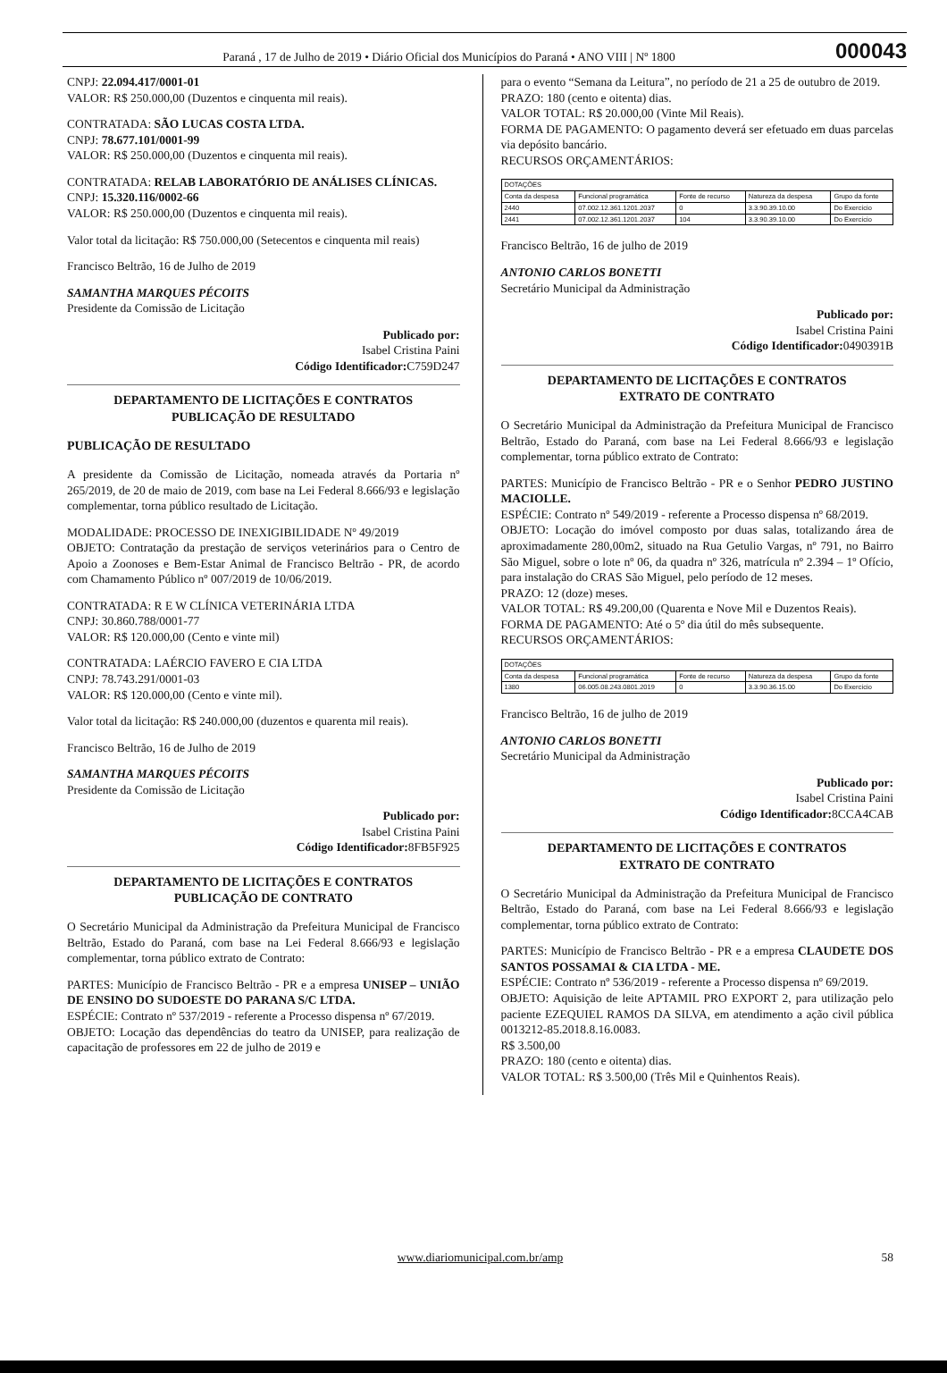Paraná , 17 de Julho de 2019 • Diário Oficial dos Municípios do Paraná • ANO VIII | Nº 1800
000043
CNPJ: 22.094.417/0001-01
VALOR: R$ 250.000,00 (Duzentos e cinquenta mil reais).
CONTRATADA: SÃO LUCAS COSTA LTDA.
CNPJ: 78.677.101/0001-99
VALOR: R$ 250.000,00 (Duzentos e cinquenta mil reais).
CONTRATADA: RELAB LABORATÓRIO DE ANÁLISES CLÍNICAS.
CNPJ: 15.320.116/0002-66
VALOR: R$ 250.000,00 (Duzentos e cinquenta mil reais).
Valor total da licitação: R$ 750.000,00 (Setecentos e cinquenta mil reais)
Francisco Beltrão, 16 de Julho de 2019
SAMANTHA MARQUES PÉCOITS
Presidente da Comissão de Licitação
Publicado por:
Isabel Cristina Paini
Código Identificador: C759D247
DEPARTAMENTO DE LICITAÇÕES E CONTRATOS
PUBLICAÇÃO DE RESULTADO
PUBLICAÇÃO DE RESULTADO
A presidente da Comissão de Licitação, nomeada através da Portaria nº 265/2019, de 20 de maio de 2019, com base na Lei Federal 8.666/93 e legislação complementar, torna público resultado de Licitação.
MODALIDADE: PROCESSO DE INEXIGIBILIDADE Nº 49/2019
OBJETO: Contratação da prestação de serviços veterinários para o Centro de Apoio a Zoonoses e Bem-Estar Animal de Francisco Beltrão - PR, de acordo com Chamamento Público nº 007/2019 de 10/06/2019.
CONTRATADA: R E W CLÍNICA VETERINÁRIA LTDA
CNPJ: 30.860.788/0001-77
VALOR: R$ 120.000,00 (Cento e vinte mil)
CONTRATADA: LAÉRCIO FAVERO E CIA LTDA
CNPJ: 78.743.291/0001-03
VALOR: R$ 120.000,00 (Cento e vinte mil).
Valor total da licitação: R$ 240.000,00 (duzentos e quarenta mil reais).
Francisco Beltrão, 16 de Julho de 2019
SAMANTHA MARQUES PÉCOITS
Presidente da Comissão de Licitação
Publicado por:
Isabel Cristina Paini
Código Identificador: 8FB5F925
DEPARTAMENTO DE LICITAÇÕES E CONTRATOS
PUBLICAÇÃO DE CONTRATO
O Secretário Municipal da Administração da Prefeitura Municipal de Francisco Beltrão, Estado do Paraná, com base na Lei Federal 8.666/93 e legislação complementar, torna público extrato de Contrato:
PARTES: Município de Francisco Beltrão - PR e a empresa UNISEP – UNIÃO DE ENSINO DO SUDOESTE DO PARANA S/C LTDA.
ESPÉCIE: Contrato nº 537/2019 - referente a Processo dispensa nº 67/2019.
OBJETO: Locação das dependências do teatro da UNISEP, para realização de capacitação de professores em 22 de julho de 2019 e
para o evento “Semana da Leitura”, no período de 21 a 25 de outubro de 2019.
PRAZO: 180 (cento e oitenta) dias.
VALOR TOTAL: R$ 20.000,00 (Vinte Mil Reais).
FORMA DE PAGAMENTO: O pagamento deverá ser efetuado em duas parcelas via depósito bancário.
RECURSOS ORÇAMENTÁRIOS:
| DOTAÇÕES | | | | |
| --- | --- | --- | --- | --- |
| Conta da despesa | Funcional programática | Fonte de recurso | Natureza da despesa | Grupo da fonte |
| 2440 | 07.002.12.361.1201.2037 | 0 | 3.3.90.39.10.00 | Do Exercício |
| 2441 | 07.002.12.361.1201.2037 | 104 | 3.3.90.39.10.00 | Do Exercício |
Francisco Beltrão, 16 de julho de 2019
ANTONIO CARLOS BONETTI
Secretário Municipal da Administração
Publicado por:
Isabel Cristina Paini
Código Identificador: 0490391B
DEPARTAMENTO DE LICITAÇÕES E CONTRATOS
EXTRATO DE CONTRATO
O Secretário Municipal da Administração da Prefeitura Municipal de Francisco Beltrão, Estado do Paraná, com base na Lei Federal 8.666/93 e legislação complementar, torna público extrato de Contrato:
PARTES: Município de Francisco Beltrão - PR e o Senhor PEDRO JUSTINO MACIOLLE.
ESPÉCIE: Contrato nº 549/2019 - referente a Processo dispensa nº 68/2019.
OBJETO: Locação do imóvel composto por duas salas, totalizando área de aproximadamente 280,00m2, situado na Rua Getulio Vargas, nº 791, no Bairro São Miguel, sobre o lote nº 06, da quadra nº 326, matrícula nº 2.394 – 1º Ofício, para instalação do CRAS São Miguel, pelo período de 12 meses.
PRAZO: 12 (doze) meses.
VALOR TOTAL: R$ 49.200,00 (Quarenta e Nove Mil e Duzentos Reais).
FORMA DE PAGAMENTO: Até o 5º dia útil do mês subsequente.
RECURSOS ORÇAMENTÁRIOS:
| DOTAÇÕES | | | | |
| --- | --- | --- | --- | --- |
| Conta da despesa | Funcional programática | Fonte de recurso | Natureza da despesa | Grupo da fonte |
| 1380 | 06.005.08.243.0801.2019 | 0 | 3.3.90.36.15.00 | Do Exercício |
Francisco Beltrão, 16 de julho de 2019
ANTONIO CARLOS BONETTI
Secretário Municipal da Administração
Publicado por:
Isabel Cristina Paini
Código Identificador: 8CCA4CAB
DEPARTAMENTO DE LICITAÇÕES E CONTRATOS
EXTRATO DE CONTRATO
O Secretário Municipal da Administração da Prefeitura Municipal de Francisco Beltrão, Estado do Paraná, com base na Lei Federal 8.666/93 e legislação complementar, torna público extrato de Contrato:
PARTES: Município de Francisco Beltrão - PR e a empresa CLAUDETE DOS SANTOS POSSAMAI & CIA LTDA - ME.
ESPÉCIE: Contrato nº 536/2019 - referente a Processo dispensa nº 69/2019.
OBJETO: Aquisição de leite APTAMIL PRO EXPORT 2, para utilização pelo paciente EZEQUIEL RAMOS DA SILVA, em atendimento a ação civil pública 0013212-85.2018.8.16.0083.
R$ 3.500,00
PRAZO: 180 (cento e oitenta) dias.
VALOR TOTAL: R$ 3.500,00 (Três Mil e Quinhentos Reais).
www.diariomunicipal.com.br/amp 58